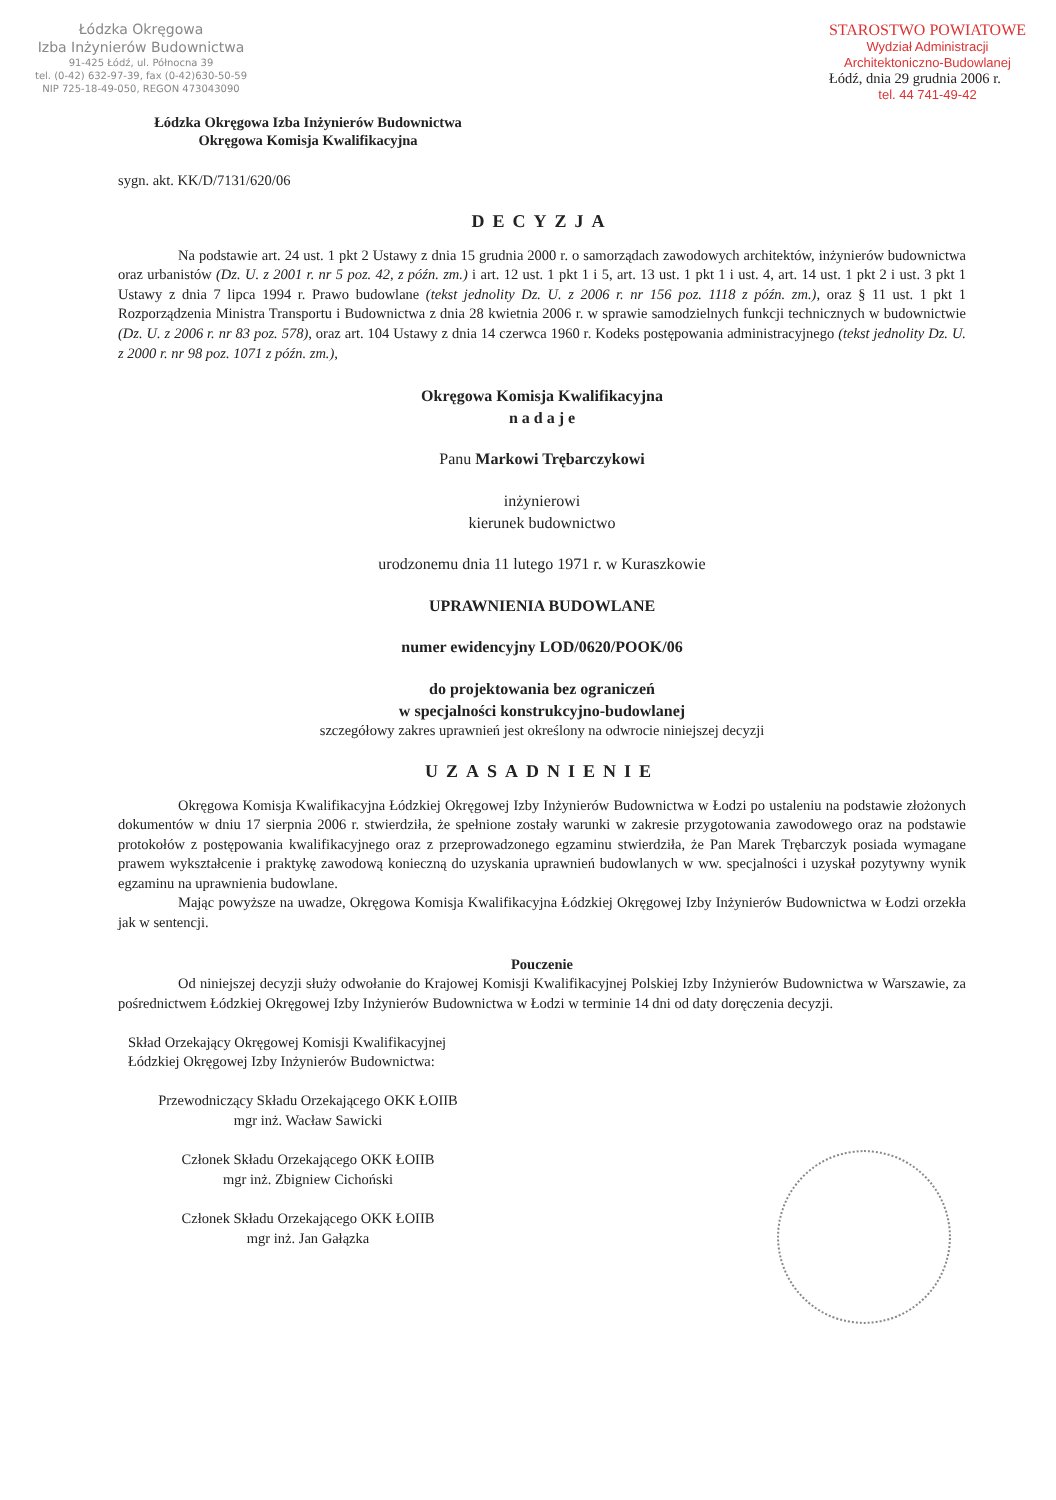Łódzka Okręgowa
Izba Inżynierów Budownictwa
91-425 Łódź, ul. Północna 39
tel. (0-42) 632-97-39, fax (0-42)630-50-59
NIP 725-18-49-050, REGON 473043090
STAROSTWO POWIATOWE
Wydział Administracji
Architektoniczno-Budowlanej
Łódź, dnia 29 grudnia 2006 r.
tel. 44 741-49-42
Łódzka Okręgowa Izba Inżynierów Budownictwa
Okręgowa Komisja Kwalifikacyjna
sygn. akt. KK/D/7131/620/06
DECYZJA
Na podstawie art. 24 ust. 1 pkt 2 Ustawy z dnia 15 grudnia 2000 r. o samorządach zawodowych architektów, inżynierów budownictwa oraz urbanistów (Dz. U. z 2001 r. nr 5 poz. 42, z późn. zm.) i art. 12 ust. 1 pkt 1 i 5, art. 13 ust. 1 pkt 1 i ust. 4, art. 14 ust. 1 pkt 2 i ust. 3 pkt 1 Ustawy z dnia 7 lipca 1994 r. Prawo budowlane (tekst jednolity Dz. U. z 2006 r. nr 156 poz. 1118 z późn. zm.), oraz § 11 ust. 1 pkt 1 Rozporządzenia Ministra Transportu i Budownictwa z dnia 28 kwietnia 2006 r. w sprawie samodzielnych funkcji technicznych w budownictwie (Dz. U. z 2006 r. nr 83 poz. 578), oraz art. 104 Ustawy z dnia 14 czerwca 1960 r. Kodeks postępowania administracyjnego (tekst jednolity Dz. U. z 2000 r. nr 98 poz. 1071 z późn. zm.),
Okręgowa Komisja Kwalifikacyjna
n a d a j e
Panu Markowi Trębarczykowi
inżynierowi
kierunek budownictwo
urodzonemu dnia 11 lutego 1971 r. w Kuraszkowie
UPRAWNIENIA BUDOWLANE
numer ewidencyjny LOD/0620/POOK/06
do projektowania bez ograniczeń
w specjalności konstrukcyjno-budowlanej
szczegółowy zakres uprawnień jest określony na odwrocie niniejszej decyzji
UZASADNIENIE
Okręgowa Komisja Kwalifikacyjna Łódzkiej Okręgowej Izby Inżynierów Budownictwa w Łodzi po ustaleniu na podstawie złożonych dokumentów w dniu 17 sierpnia 2006 r. stwierdziła, że spełnione zostały warunki w zakresie przygotowania zawodowego oraz na podstawie protokołów z postępowania kwalifikacyjnego oraz z przeprowadzonego egzaminu stwierdziła, że Pan Marek Trębarczyk posiada wymagane prawem wykształcenie i praktykę zawodową konieczną do uzyskania uprawnień budowlanych w ww. specjalności i uzyskał pozytywny wynik egzaminu na uprawnienia budowlane.
Mając powyższe na uwadze, Okręgowa Komisja Kwalifikacyjna Łódzkiej Okręgowej Izby Inżynierów Budownictwa w Łodzi orzekła jak w sentencji.
Pouczenie
Od niniejszej decyzji służy odwołanie do Krajowej Komisji Kwalifikacyjnej Polskiej Izby Inżynierów Budownictwa w Warszawie, za pośrednictwem Łódzkiej Okręgowej Izby Inżynierów Budownictwa w Łodzi w terminie 14 dni od daty doręczenia decyzji.
Skład Orzekający Okręgowej Komisji Kwalifikacyjnej
Łódzkiej Okręgowej Izby Inżynierów Budownictwa:
Przewodniczący Składu Orzekającego OKK ŁOIIB
mgr inż. Wacław Sawicki
Członek Składu Orzekającego OKK ŁOIIB
mgr inż. Zbigniew Cichoński
Członek Składu Orzekającego OKK ŁOIIB
mgr inż. Jan Gałązka